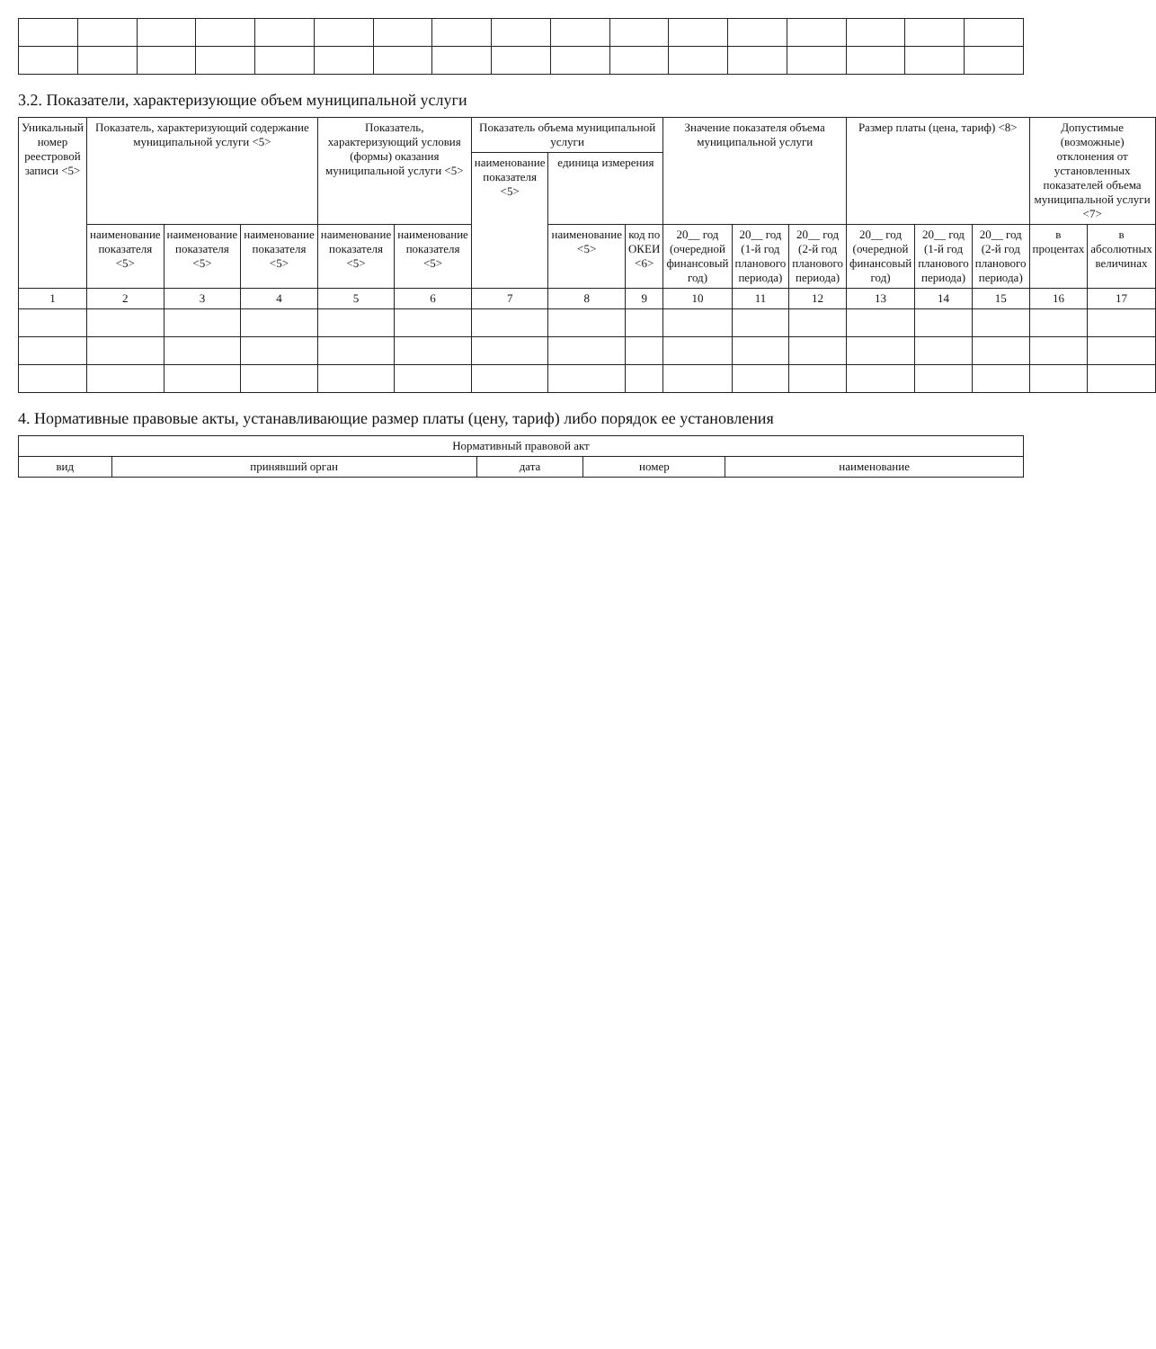3.2. Показатели, характеризующие объем муниципальной услуги
| Уникальный номер реестровой записи <5> | Показатель, характеризующий содержание муниципальной услуги <5> | | | Показатель, характеризующий условия (формы) оказания муниципальной услуги <5> | | Показатель объема муниципальной услуги | | | Значение показателя объема муниципальной услуги | | | Размер платы (цена, тариф) <8> | | | Допустимые (возможные) отклонения от установленных показателей объема муниципальной услуги <7> | |
| --- | --- | --- | --- | --- | --- | --- | --- | --- | --- | --- | --- | --- | --- | --- | --- | --- |
| | | | | | | наименование показателя <5> | единица измерения | | | | | | | | | |
| | наименование показателя <5> | наименование показателя <5> | наименование показателя <5> | наименование показателя <5> | наименование показателя <5> | | наименование <5> | код по ОКЕИ <6> | 20__ год (очередной финансовый год) | 20__ год (1-й год планового периода) | 20__ год (2-й год планового периода) | 20__ год (очередной финансовый год) | 20__ год (1-й год планового периода) | 20__ год (2-й год планового периода) | в процентах | в абсолютных величинах |
| 1 | 2 | 3 | 4 | 5 | 6 | 7 | 8 | 9 | 10 | 11 | 12 | 13 | 14 | 15 | 16 | 17 |
4. Нормативные правовые акты, устанавливающие размер платы (цену, тариф) либо порядок ее установления
| Нормативный правовой акт | | | | |
| --- | --- | --- | --- | --- |
| вид | принявший орган | дата | номер | наименование |